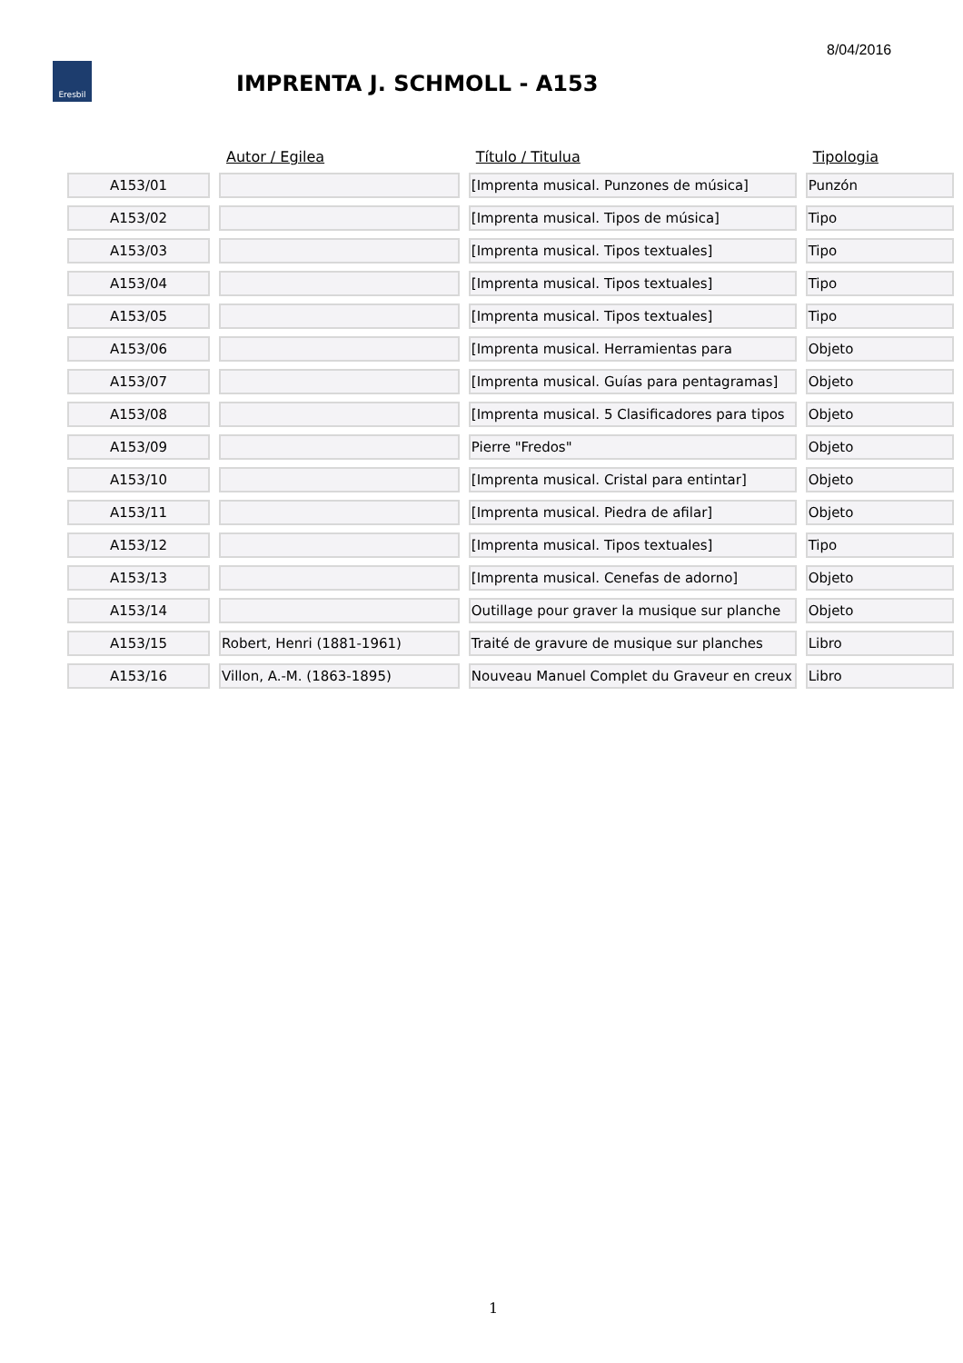8/04/2016
Eresbil
IMPRENTA J. SCHMOLL - A153
| | Autor / Egilea | Título / Titulua | Tipologia |
| --- | --- | --- | --- |
| A153/01 | | [Imprenta musical. Punzones de música] | Punzón |
| A153/02 | | [Imprenta musical. Tipos de música] | Tipo |
| A153/03 | | [Imprenta musical. Tipos textuales] | Tipo |
| A153/04 | | [Imprenta musical. Tipos textuales] | Tipo |
| A153/05 | | [Imprenta musical. Tipos textuales] | Tipo |
| A153/06 | | [Imprenta musical. Herramientas para | Objeto |
| A153/07 | | [Imprenta musical. Guías para pentagramas] | Objeto |
| A153/08 | | [Imprenta musical. 5 Clasificadores para tipos | Objeto |
| A153/09 | | Pierre "Fredos" | Objeto |
| A153/10 | | [Imprenta musical. Cristal para entintar] | Objeto |
| A153/11 | | [Imprenta musical. Piedra de afilar] | Objeto |
| A153/12 | | [Imprenta musical. Tipos textuales] | Tipo |
| A153/13 | | [Imprenta musical. Cenefas de adorno] | Objeto |
| A153/14 | | Outillage pour graver la musique sur planche | Objeto |
| A153/15 | Robert, Henri (1881-1961) | Traité de gravure de musique sur planches | Libro |
| A153/16 | Villon, A.-M. (1863-1895) | Nouveau Manuel Complet du Graveur en creux | Libro |
1